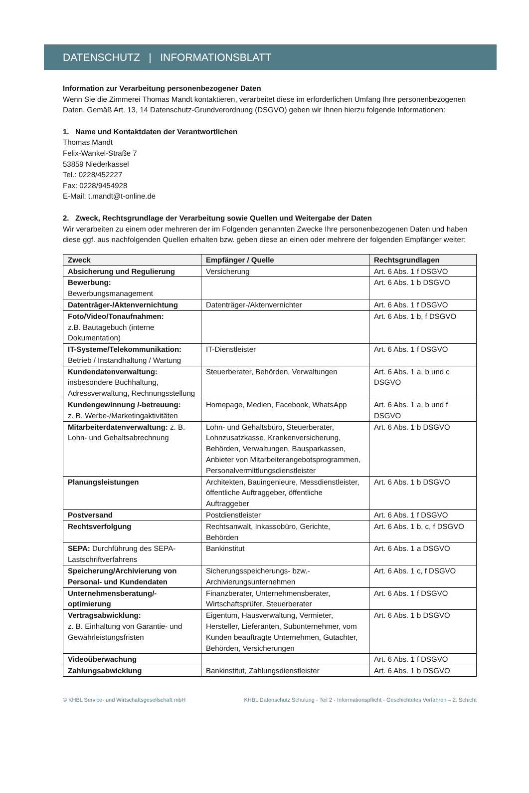DATENSCHUTZ | INFORMATIONSBLATT
Information zur Verarbeitung personenbezogener Daten
Wenn Sie die Zimmerei Thomas Mandt kontaktieren, verarbeitet diese im erforderlichen Umfang Ihre personenbezogenen Daten. Gemäß Art. 13, 14 Datenschutz-Grundverordnung (DSGVO) geben wir Ihnen hierzu folgende Informationen:
1. Name und Kontaktdaten der Verantwortlichen
Thomas Mandt
Felix-Wankel-Straße 7
53859 Niederkassel
Tel.: 0228/452227
Fax: 0228/9454928
E-Mail: t.mandt@t-online.de
2. Zweck, Rechtsgrundlage der Verarbeitung sowie Quellen und Weitergabe der Daten
Wir verarbeiten zu einem oder mehreren der im Folgenden genannten Zwecke Ihre personenbezogenen Daten und haben diese ggf. aus nachfolgenden Quellen erhalten bzw. geben diese an einen oder mehrere der folgenden Empfänger weiter:
| Zweck | Empfänger / Quelle | Rechtsgrundlagen |
| --- | --- | --- |
| Absicherung und Regulierung | Versicherung | Art. 6 Abs. 1 f DSGVO |
| Bewerbung: Bewerbungsmanagement | | Art. 6 Abs. 1 b DSGVO |
| Datenträger-/Aktenvernichtung | Datenträger-/Aktenvernichter | Art. 6 Abs. 1 f DSGVO |
| Foto/Video/Tonaufnahmen: z.B. Bautagebuch (interne Dokumentation) | | Art. 6 Abs. 1 b, f DSGVO |
| IT-Systeme/Telekommunikation: Betrieb / Instandhaltung / Wartung | IT-Dienstleister | Art. 6 Abs. 1 f DSGVO |
| Kundendatenverwaltung: insbesondere Buchhaltung, Adressverwaltung, Rechnungsstellung | Steuerberater, Behörden, Verwaltungen | Art. 6 Abs. 1 a, b und c DSGVO |
| Kundengewinnung /-betreuung: z. B. Werbe-/Marketingaktivitäten | Homepage, Medien, Facebook, WhatsApp | Art. 6 Abs. 1 a, b und f DSGVO |
| Mitarbeiterdatenverwaltung: z. B. Lohn- und Gehaltsabrechnung | Lohn- und Gehaltsbüro, Steuerberater, Lohnzusatzkasse, Krankenversicherung, Behörden, Verwaltungen, Bausparkassen, Anbieter von Mitarbeiterangebotsprogrammen, Personalvermittlungsdienstleister | Art. 6 Abs. 1 b DSGVO |
| Planungsleistungen | Architekten, Bauingenieure, Messdienstleister, öffentliche Auftraggeber, öffentliche Auftraggeber | Art. 6 Abs. 1 b DSGVO |
| Postversand | Postdienstleister | Art. 6 Abs. 1 f DSGVO |
| Rechtsverfolgung | Rechtsanwalt, Inkassobüro, Gerichte, Behörden | Art. 6 Abs. 1 b, c, f DSGVO |
| SEPA: Durchführung des SEPA-Lastschriftverfahrens | Bankinstitut | Art. 6 Abs. 1 a DSGVO |
| Speicherung/Archivierung von Personal- und Kundendaten | Sicherungsspeicherungs- bzw.- Archivierungsunternehmen | Art. 6 Abs. 1 c, f DSGVO |
| Unternehmensberatung/-optimierung | Finanzberater, Unternehmensberater, Wirtschaftsprüfer, Steuerberater | Art. 6 Abs. 1 f DSGVO |
| Vertragsabwicklung: z. B. Einhaltung von Garantie- und Gewährleistungsfristen | Eigentum, Hausverwaltung, Vermieter, Hersteller, Lieferanten, Subunternehmer, vom Kunden beauftragte Unternehmen, Gutachter, Behörden, Versicherungen | Art. 6 Abs. 1 b DSGVO |
| Videoüberwachung | | Art. 6 Abs. 1 f DSGVO |
| Zahlungsabwicklung | Bankinstitut, Zahlungsdienstleister | Art. 6 Abs. 1 b DSGVO |
© KHBL Service- und Wirtschaftsgesellschaft mbH KHBL Datenschutz Schulung - Teil 2 - Informationspflicht - Geschichtetes Verfahren – 2. Schicht